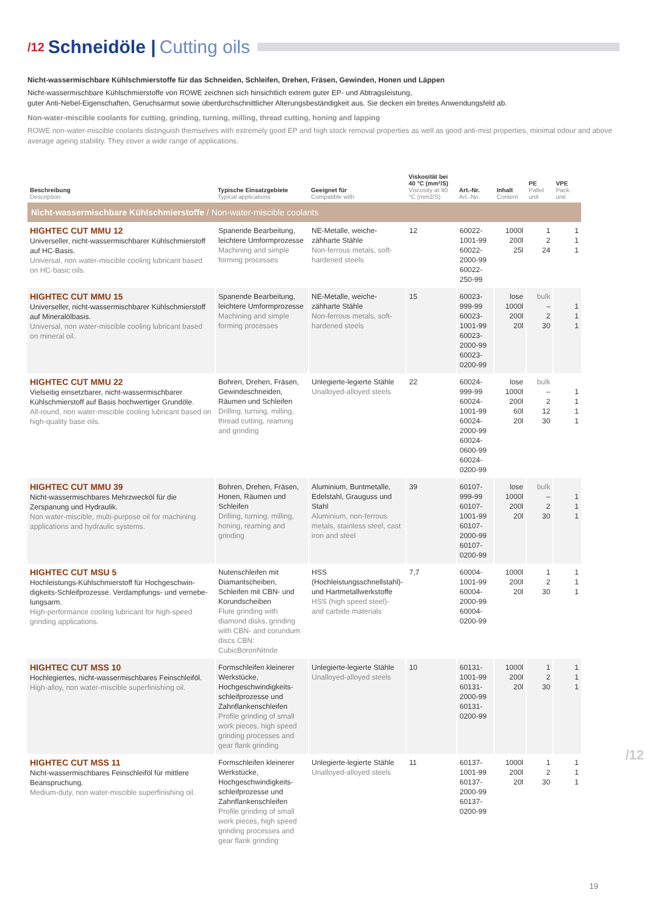/12 Schneidöle | Cutting oils
Nicht-wassermischbare Kühlschmierstoffe für das Schneiden, Schleifen, Drehen, Fräsen, Gewinden, Honen und Läppen
Nicht-wassermischbare Kühlschmierstoffe von ROWE zeichnen sich hinsichtlich extrem guter EP- und Abtragsleistung,
guter Anti-Nebel-Eigenschaften, Geruchsarmut sowie überdurchschnittlicher Alterungsbeständigkeit aus. Sie decken ein breites Anwendungsfeld ab.
Non-water-miscible coolants for cutting, grinding, turning, milling, thread cutting, honing and lapping
ROWE non-water-miscible coolants distinguish themselves with extremely good EP and high stock removal properties as well as good anti-mist properties, minimal odour and above average ageing stability. They cover a wide range of applications.
| Beschreibung Description | Typische Einsatzgebiete Typical applications | Geeignet für Compatible with | Viskosität bei 40 °C (mm²/S) Viscosity at 40 °C (mm2/S) | Art.-Nr. Art.-No. | Inhalt Content | PE Pallet unit | VPE Pack. unit |
| --- | --- | --- | --- | --- | --- | --- | --- |
| Nicht-wassermischbare Kühlschmierstoffe / Non-water-miscible coolants | | | | | | | |
| HIGHTEC CUT MMU 12 Universeller, nicht-wassermischbarer Kühlschmierstoff auf HC-Basis. Universal, non water-miscible cooling lubricant based on HC-basic oils. | Spanende Bearbeitung, leichtere Umformprozesse Machining and simple forming processes | NE-Metalle, weiche-zähharte Stähle Non-ferrous metals, soft-hardened steels | 12 | 60022-1001-99 60022-2000-99 60022-250-99 | 1000l 200l 25l | 1 2 24 | 1 1 1 |
| HIGHTEC CUT MMU 15 Universeller, nicht-wassermischbarer Kühlschmierstoff auf Mineralölbasis. Universal, non water-miscible cooling lubricant based on mineral oil. | Spanende Bearbeitung, leichtere Umformprozesse Machining and simple forming processes | NE-Metalle, weiche-zähharte Stähle Non-ferrous metals, soft-hardened steels | 15 | 60023-999-99 60023-1001-99 60023-2000-99 60023-0200-99 | lose 1000l 200l 20l | bulk – 2 30 | 1 1 1 |
| HIGHTEC CUT MMU 22 Vielseitig einsetzbarer, nicht-wassermischbarer Kühlschmierstoff auf Basis hochwertiger Grundöle. All-round, non water-miscible cooling lubricant based on high-quality base oils. | Bohren, Drehen, Fräsen, Gewindeschneiden, Räumen und Schleifen Drilling, turning, milling, thread cutting, reaming and grinding | Unlegierte-legierte Stähle Unalloyed-alloyed steels | 22 | 60024-999-99 60024-1001-99 60024-2000-99 60024-0600-99 60024-0200-99 | lose 1000l 200l 60l 20l | bulk – 2 12 30 | 1 1 1 1 |
| HIGHTEC CUT MMU 39 Nicht-wassermischbares Mehrzwecköl für die Zerspanung und Hydraulik. Non water-miscible, multi-purpose oil for machining applications and hydraulic systems. | Bohren, Drehen, Fräsen, Honen, Räumen und Schleifen Drilling, turning, milling, honing, reaming and grinding | Aluminium, Buntmetalle, Edelstahl, Grauguss und Stahl Aluminium, non-ferrous metals, stainless steel, cast iron and steel | 39 | 60107-999-99 60107-1001-99 60107-2000-99 60107-0200-99 | lose 1000l 200l 20l | bulk – 2 30 | 1 1 1 |
| HIGHTEC CUT MSU 5 Hochleistungs-Kühlschmierstoff für Hochgeschwin-digkeits-Schleifprozesse. Verdampfungs- und vernebe-lungsarm. High-performance cooling lubricant for high-speed grinding applications. | Nutenschleifen mit Diamantscheiben, Schleifen mit CBN- und Korundscheiben Flute grinding with diamond disks, grinding with CBN- and corundum discs CBN: CubicBoronNitride | HSS (Hochleistungsschnellstahl)- und Hartmetallwerkstoffe HSS (high speed steel)- and carbide materials | 7,7 | 60004-1001-99 60004-2000-99 60004-0200-99 | 1000l 200l 20l | 1 2 30 | 1 1 1 |
| HIGHTEC CUT MSS 10 Hochlegiertes, nicht-wassermischbares Feinschleiföl. High-alloy, non water-miscible superfinishing oil. | Formschleifen kleinerer Werkstücke, Hochgeschwindigkeits-schleifprozesse und Zahnflankenschleifen Profile grinding of small work pieces, high speed grinding processes and gear flank grinding | Unlegierte-legierte Stähle Unalloyed-alloyed steels | 10 | 60131-1001-99 60131-2000-99 60131-0200-99 | 1000l 200l 20l | 1 2 30 | 1 1 1 |
| HIGHTEC CUT MSS 11 Nicht-wassermischbares Feinschleiföl für mittlere Beanspruchung. Medium-duty, non water-miscible superfinishing oil. | Formschleifen kleinerer Werkstücke, Hochgeschwindigkeits-schleifprozesse und Zahnflankenschleifen Profile grinding of small work pieces, high speed grinding processes and gear flank grinding | Unlegierte-legierte Stähle Unalloyed-alloyed steels | 11 | 60137-1001-99 60137-2000-99 60137-0200-99 | 1000l 200l 20l | 1 2 30 | 1 1 1 |
/12
19